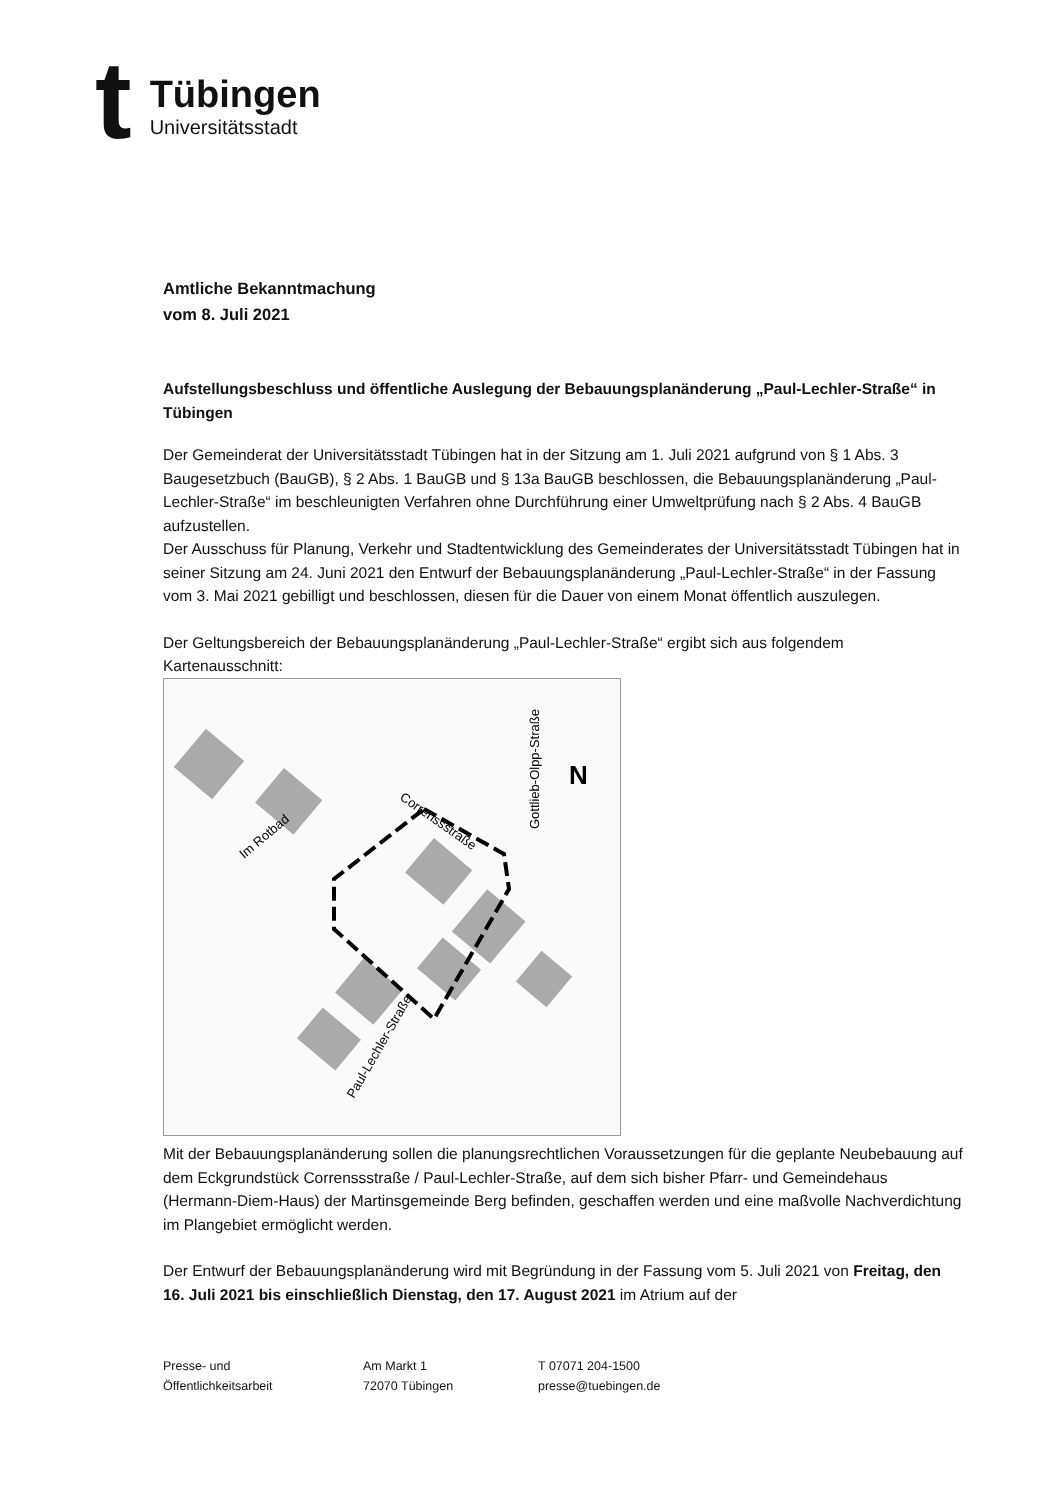t
Tübingen
Universitätsstadt
Amtliche Bekanntmachung
vom 8. Juli 2021
Aufstellungsbeschluss und öffentliche Auslegung der Bebauungsplanänderung „Paul-Lechler-Straße“ in Tübingen
Der Gemeinderat der Universitätsstadt Tübingen hat in der Sitzung am 1. Juli 2021 aufgrund von § 1 Abs. 3 Baugesetzbuch (BauGB), § 2 Abs. 1 BauGB und § 13a BauGB beschlossen, die Bebauungsplanänderung „Paul-Lechler-Straße“ im beschleunigten Verfahren ohne Durchführung einer Umweltprüfung nach § 2 Abs. 4 BauGB aufzustellen.
Der Ausschuss für Planung, Verkehr und Stadtentwicklung des Gemeinderates der Universitätsstadt Tübingen hat in seiner Sitzung am 24. Juni 2021 den Entwurf der Bebauungsplanänderung „Paul-Lechler-Straße“ in der Fassung vom 3. Mai 2021 gebilligt und beschlossen, diesen für die Dauer von einem Monat öffentlich auszulegen.
Der Geltungsbereich der Bebauungsplanänderung „Paul-Lechler-Straße“ ergibt sich aus folgendem Kartenausschnitt:
Im Rotbad
Correnssstraße
Gottlieb-Olpp-Straße
Paul-Lechler-Straße
N
Mit der Bebauungsplanänderung sollen die planungsrechtlichen Voraussetzungen für die geplante Neubebauung auf dem Eckgrundstück Correnssstraße / Paul-Lechler-Straße, auf dem sich bisher Pfarr- und Gemeindehaus (Hermann-Diem-Haus) der Martinsgemeinde Berg befinden, geschaffen werden und eine maßvolle Nachverdichtung im Plangebiet ermöglicht werden.
Der Entwurf der Bebauungsplanänderung wird mit Begründung in der Fassung vom 5. Juli 2021 von Freitag, den 16. Juli 2021 bis einschließlich Dienstag, den 17. August 2021 im Atrium auf der
Presse- und
Öffentlichkeitsarbeit
Am Markt 1
72070 Tübingen
T 07071 204-1500
presse@tuebingen.de